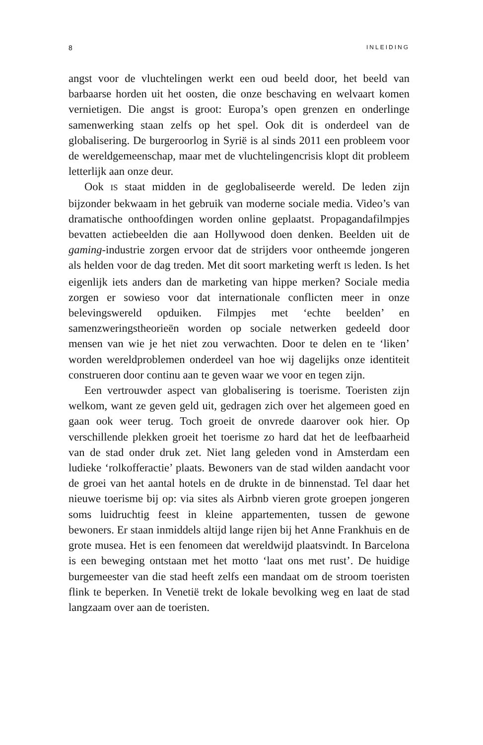8 INLEIDING
angst voor de vluchtelingen werkt een oud beeld door, het beeld van barbaarse horden uit het oosten, die onze beschaving en welvaart komen vernietigen. Die angst is groot: Europa’s open grenzen en onderlinge samenwerking staan zelfs op het spel. Ook dit is onderdeel van de globalisering. De burgeroorlog in Syrië is al sinds 2011 een probleem voor de wereldgemeenschap, maar met de vluchtelingencrisis klopt dit probleem letterlijk aan onze deur.
Ook IS staat midden in de geglobaliseerde wereld. De leden zijn bijzonder bekwaam in het gebruik van moderne sociale media. Video’s van dramatische onthoofdingen worden online geplaatst. Propagandafilmpjes bevatten actiebeelden die aan Hollywood doen denken. Beelden uit de gaming-industrie zorgen ervoor dat de strijders voor ontheemde jongeren als helden voor de dag treden. Met dit soort marketing werft IS leden. Is het eigenlijk iets anders dan de marketing van hippe merken? Sociale media zorgen er sowieso voor dat internationale conflicten meer in onze belevingswereld opduiken. Filmpjes met ‘echte beelden’ en samenzweringstheorieën worden op sociale netwerken gedeeld door mensen van wie je het niet zou verwachten. Door te delen en te ‘liken’ worden wereldproblemen onderdeel van hoe wij dagelijks onze identiteit construeren door continu aan te geven waar we voor en tegen zijn.
Een vertrouwder aspect van globalisering is toerisme. Toeristen zijn welkom, want ze geven geld uit, gedragen zich over het algemeen goed en gaan ook weer terug. Toch groeit de onvrede daarover ook hier. Op verschillende plekken groeit het toerisme zo hard dat het de leefbaarheid van de stad onder druk zet. Niet lang geleden vond in Amsterdam een ludieke ‘rolkofferactie’ plaats. Bewoners van de stad wilden aandacht voor de groei van het aantal hotels en de drukte in de binnenstad. Tel daar het nieuwe toerisme bij op: via sites als Airbnb vieren grote groepen jongeren soms luidruchtig feest in kleine appartementen, tussen de gewone bewoners. Er staan inmiddels altijd lange rijen bij het Anne Frankhuis en de grote musea. Het is een fenomeen dat wereldwijd plaatsvindt. In Barcelona is een beweging ontstaan met het motto ‘laat ons met rust’. De huidige burgemeester van die stad heeft zelfs een mandaat om de stroom toeristen flink te beperken. In Venetië trekt de lokale bevolking weg en laat de stad langzaam over aan de toeristen.